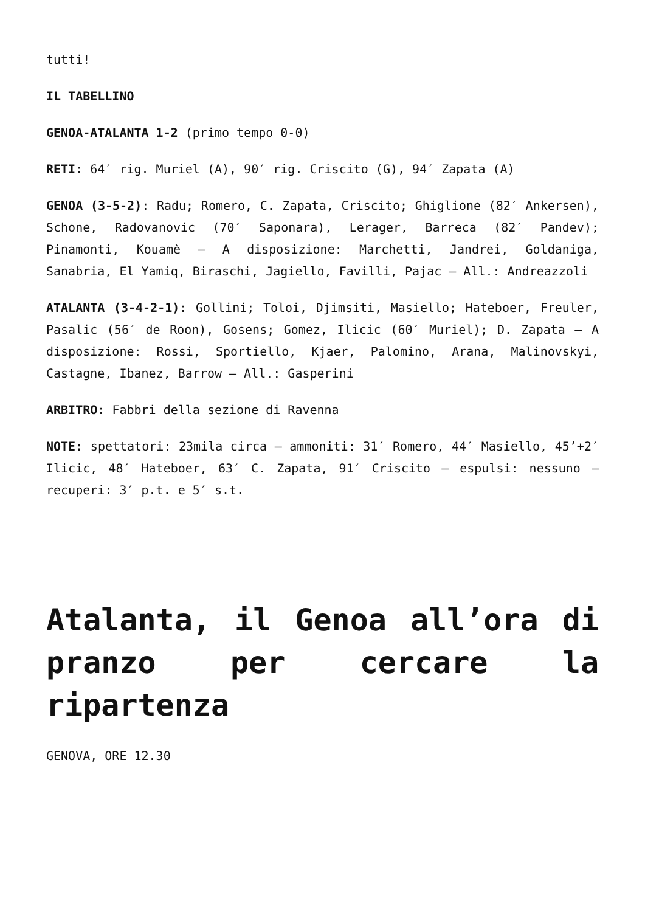tutti!
IL TABELLINO
GENOA-ATALANTA 1-2 (primo tempo 0-0)
RETI: 64′ rig. Muriel (A), 90′ rig. Criscito (G), 94′ Zapata (A)
GENOA (3-5-2): Radu; Romero, C. Zapata, Criscito; Ghiglione (82′ Ankersen), Schone, Radovanovic (70′ Saponara), Lerager, Barreca (82′ Pandev); Pinamonti, Kouamè – A disposizione: Marchetti, Jandrei, Goldaniga, Sanabria, El Yamiq, Biraschi, Jagiello, Favilli, Pajac – All.: Andreazzoli
ATALANTA (3-4-2-1): Gollini; Toloi, Djimsiti, Masiello; Hateboer, Freuler, Pasalic (56′ de Roon), Gosens; Gomez, Ilicic (60′ Muriel); D. Zapata – A disposizione: Rossi, Sportiello, Kjaer, Palomino, Arana, Malinovskyi, Castagne, Ibanez, Barrow – All.: Gasperini
ARBITRO: Fabbri della sezione di Ravenna
NOTE: spettatori: 23mila circa – ammoniti: 31′ Romero, 44′ Masiello, 45’+2′ Ilicic, 48′ Hateboer, 63′ C. Zapata, 91′ Criscito – espulsi: nessuno – recuperi: 3′ p.t. e 5′ s.t.
Atalanta, il Genoa all’ora di pranzo per cercare la ripartenza
GENOVA, ORE 12.30